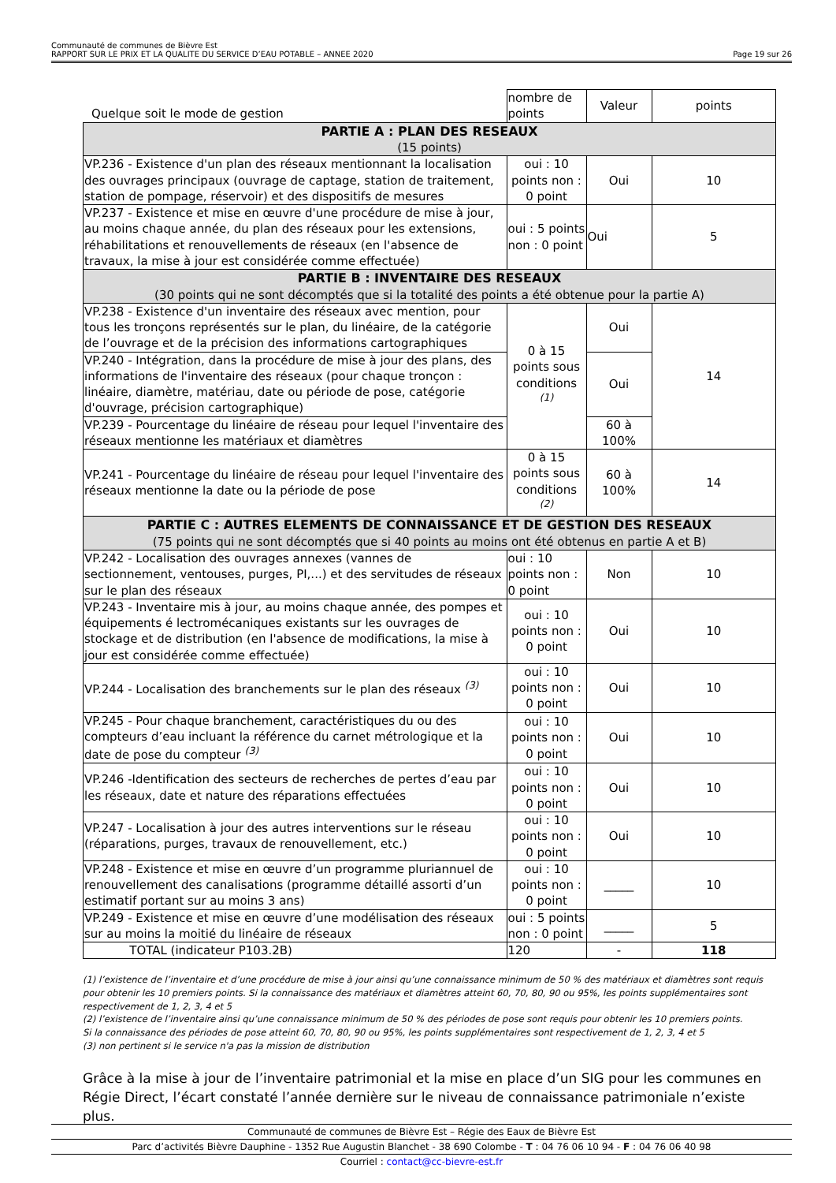Communauté de communes de Bièvre Est
RAPPORT SUR LE PRIX ET LA QUALITE DU SERVICE D’EAU POTABLE – ANNEE 2020 Page 19 sur 26
| Quelque soit le mode de gestion | nombre de points | Valeur | points |
| --- | --- | --- | --- |
| PARTIE A : PLAN DES RESEAUX (15 points) | | | |
| VP.236 - Existence d'un plan des réseaux mentionnant la localisation des ouvrages principaux (ouvrage de captage, station de traitement, station de pompage, réservoir) et des dispositifs de mesures | oui : 10 points non : 0 point | Oui | 10 |
| VP.237 - Existence et mise en œuvre d'une procédure de mise à jour, au moins chaque année, du plan des réseaux pour les extensions, réhabilitations et renouvellements de réseaux (en l'absence de travaux, la mise à jour est considérée comme effectuée) | oui : 5 points non : 0 point | Oui | 5 |
| PARTIE B : INVENTAIRE DES RESEAUX (30 points qui ne sont décomptés que si la totalité des points a été obtenue pour la partie A) | | | |
| VP.238 - Existence d'un inventaire des réseaux avec mention, pour tous les tronçons représentés sur le plan, du linéaire, de la catégorie de l’ouvrage et de la précision des informations cartographiques | 0 à 15 points sous conditions <sup>(1)</sup> | Oui | 14 |
| VP.240 - Intégration, dans la procédure de mise à jour des plans, des informations de l'inventaire des réseaux (pour chaque tronçon : linéaire, diamètre, matériau, date ou période de pose, catégorie d'ouvrage, précision cartographique) | | Oui | |
| VP.239 - Pourcentage du linéaire de réseau pour lequel l'inventaire des réseaux mentionne les matériaux et diamètres | | 60 à 100% | |
| VP.241 - Pourcentage du linéaire de réseau pour lequel l'inventaire des réseaux mentionne la date ou la période de pose | 0 à 15 points sous conditions <sup>(2)</sup> | 60 à 100% | 14 |
| PARTIE C : AUTRES ELEMENTS DE CONNAISSANCE ET DE GESTION DES RESEAUX (75 points qui ne sont décomptés que si 40 points au moins ont été obtenus en partie A et B) | | | |
| VP.242 - Localisation des ouvrages annexes (vannes de sectionnement, ventouses, purges, PI,...) et des servitudes de réseaux sur le plan des réseaux | oui : 10 points non : 0 point | Non | 10 |
| VP.243 - Inventaire mis à jour, au moins chaque année, des pompes et équipements é lectromécaniques existants sur les ouvrages de stockage et de distribution (en l'absence de modifications, la mise à jour est considérée comme effectuée) | oui : 10 points non : 0 point | Oui | 10 |
| VP.244 - Localisation des branchements sur le plan des réseaux <sup>(3)</sup> | oui : 10 points non : 0 point | Oui | 10 |
| VP.245 - Pour chaque branchement, caractéristiques du ou des compteurs d’eau incluant la référence du carnet métrologique et la date de pose du compteur <sup>(3)</sup> | oui : 10 points non : 0 point | Oui | 10 |
| VP.246 -Identification des secteurs de recherches de pertes d’eau par les réseaux, date et nature des réparations effectuées | oui : 10 points non : 0 point | Oui | 10 |
| VP.247 - Localisation à jour des autres interventions sur le réseau (réparations, purges, travaux de renouvellement, etc.) | oui : 10 points non : 0 point | Oui | 10 |
| VP.248 - Existence et mise en œuvre d’un programme pluriannuel de renouvellement des canalisations (programme détaillé assorti d’un estimatif portant sur au moins 3 ans) | oui : 10 points non : 0 point | _____ | 10 |
| VP.249 - Existence et mise en œuvre d’une modélisation des réseaux sur au moins la moitié du linéaire de réseaux | oui : 5 points non : 0 point | _____ | 5 |
| TOTAL (indicateur P103.2B) | 120 | - | 118 |
(1) l’existence de l’inventaire et d’une procédure de mise à jour ainsi qu’une connaissance minimum de 50 % des matériaux et diamètres sont requis pour obtenir les 10 premiers points. Si la connaissance des matériaux et diamètres atteint 60, 70, 80, 90 ou 95%, les points supplémentaires sont respectivement de 1, 2, 3, 4 et 5
(2) l’existence de l’inventaire ainsi qu’une connaissance minimum de 50 % des périodes de pose sont requis pour obtenir les 10 premiers points.
Si la connaissance des périodes de pose atteint 60, 70, 80, 90 ou 95%, les points supplémentaires sont respectivement de 1, 2, 3, 4 et 5
(3) non pertinent si le service n'a pas la mission de distribution
Grâce à la mise à jour de l’inventaire patrimonial et la mise en place d’un SIG pour les communes en Régie Direct, l’écart constaté l’année dernière sur le niveau de connaissance patrimoniale n’existe plus.
Communauté de communes de Bièvre Est – Régie des Eaux de Bièvre Est
Parc d’activités Bièvre Dauphine - 1352 Rue Augustin Blanchet - 38 690 Colombe - T : 04 76 06 10 94 - F : 04 76 06 40 98
Courriel : contact@cc-bievre-est.fr